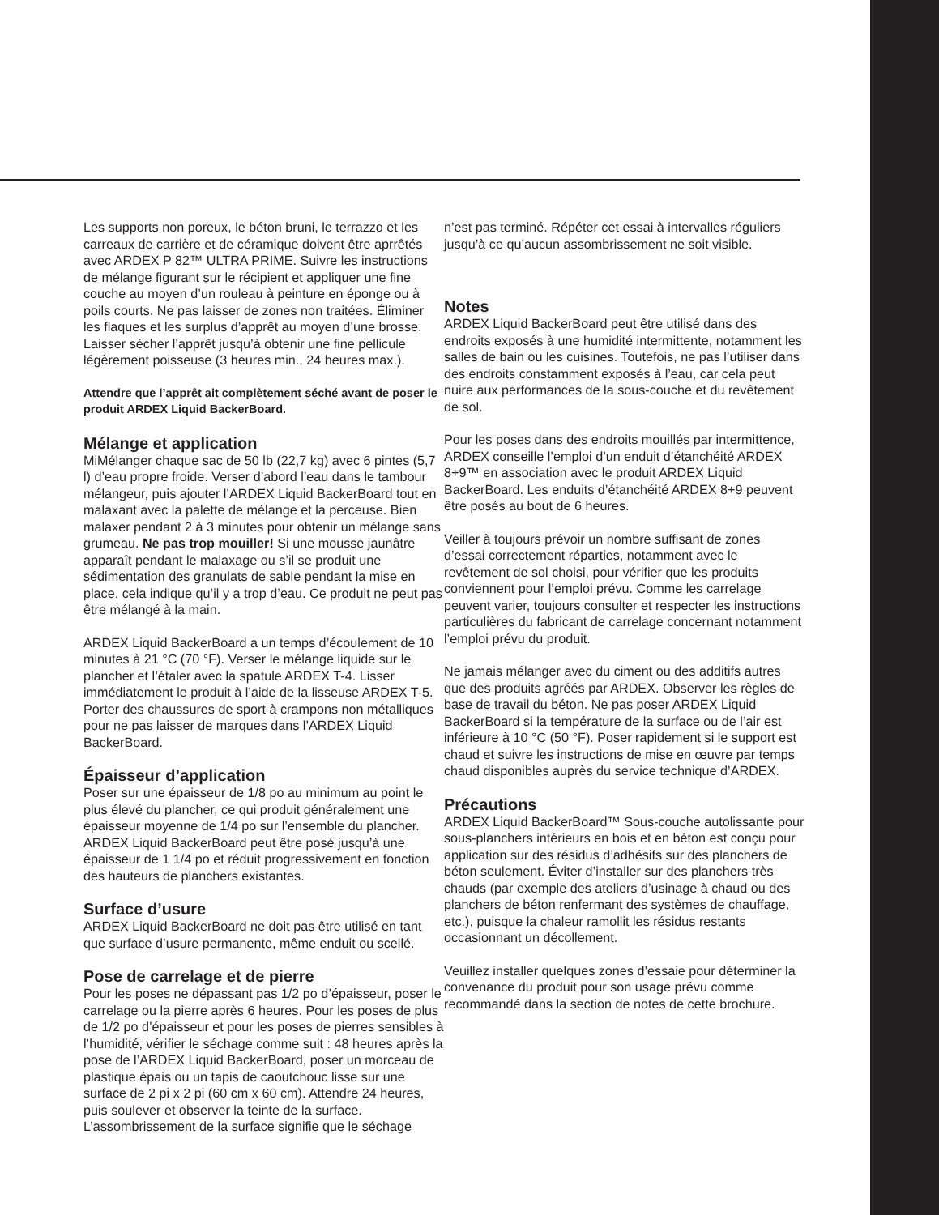Les supports non poreux, le béton bruni, le terrazzo et les carreaux de carrière et de céramique doivent être aprrêtés avec ARDEX P 82™ ULTRA PRIME. Suivre les instructions de mélange figurant sur le récipient et appliquer une fine couche au moyen d’un rouleau à peinture en éponge ou à poils courts. Ne pas laisser de zones non traitées. Éliminer les flaques et les surplus d’apprêt au moyen d’une brosse. Laisser sécher l’apprêt jusqu’à obtenir une fine pellicule légèrement poisseuse (3 heures min., 24 heures max.).
Attendre que l’apprêt ait complètement séché avant de poser le produit ARDEX Liquid BackerBoard.
Mélange et application
MiMélanger chaque sac de 50 lb (22,7 kg) avec 6 pintes (5,7 l) d’eau propre froide. Verser d’abord l’eau dans le tambour mélangeur, puis ajouter l’ARDEX Liquid BackerBoard tout en malaxant avec la palette de mélange et la perceuse. Bien malaxer pendant 2 à 3 minutes pour obtenir un mélange sans grumeau. Ne pas trop mouiller! Si une mousse jaunâtre apparaît pendant le malaxage ou s’il se produit une sédimentation des granulats de sable pendant la mise en place, cela indique qu’il y a trop d’eau. Ce produit ne peut pas être mélangé à la main.
ARDEX Liquid BackerBoard a un temps d’écoulement de 10 minutes à 21 °C (70 °F). Verser le mélange liquide sur le plancher et l’étaler avec la spatule ARDEX T-4. Lisser immédiatement le produit à l’aide de la lisseuse ARDEX T-5. Porter des chaussures de sport à crampons non métalliques pour ne pas laisser de marques dans l’ARDEX Liquid BackerBoard.
Épaisseur d’application
Poser sur une épaisseur de 1/8 po au minimum au point le plus élevé du plancher, ce qui produit généralement une épaisseur moyenne de 1/4 po sur l’ensemble du plancher. ARDEX Liquid BackerBoard peut être posé jusqu’à une épaisseur de 1 1/4 po et réduit progressivement en fonction des hauteurs de planchers existantes.
Surface d’usure
ARDEX Liquid BackerBoard ne doit pas être utilisé en tant que surface d’usure permanente, même enduit ou scellé.
Pose de carrelage et de pierre
Pour les poses ne dépassant pas 1/2 po d’épaisseur, poser le carrelage ou la pierre après 6 heures. Pour les poses de plus de 1/2 po d’épaisseur et pour les poses de pierres sensibles à l’humidité, vérifier le séchage comme suit : 48 heures après la pose de l’ARDEX Liquid BackerBoard, poser un morceau de plastique épais ou un tapis de caoutchouc lisse sur une surface de 2 pi x 2 pi (60 cm x 60 cm). Attendre 24 heures, puis soulever et observer la teinte de la surface. L’assombrissement de la surface signifie que le séchage
n’est pas terminé. Répéter cet essai à intervalles réguliers jusqu’à ce qu’aucun assombrissement ne soit visible.
Notes
ARDEX Liquid BackerBoard peut être utilisé dans des endroits exposés à une humidité intermittente, notamment les salles de bain ou les cuisines. Toutefois, ne pas l’utiliser dans des endroits constamment exposés à l’eau, car cela peut nuire aux performances de la sous-couche et du revêtement de sol.
Pour les poses dans des endroits mouillés par intermittence, ARDEX conseille l’emploi d’un enduit d’étanchéité ARDEX 8+9™ en association avec le produit ARDEX Liquid BackerBoard. Les enduits d’étanchéité ARDEX 8+9 peuvent être posés au bout de 6 heures.
Veiller à toujours prévoir un nombre suffisant de zones d’essai correctement réparties, notamment avec le revêtement de sol choisi, pour vérifier que les produits conviennent pour l’emploi prévu. Comme les carrelage peuvent varier, toujours consulter et respecter les instructions particulières du fabricant de carrelage concernant notamment l’emploi prévu du produit.
Ne jamais mélanger avec du ciment ou des additifs autres que des produits agréés par ARDEX. Observer les règles de base de travail du béton. Ne pas poser ARDEX Liquid BackerBoard si la température de la surface ou de l’air est inférieure à 10 °C (50 °F). Poser rapidement si le support est chaud et suivre les instructions de mise en œuvre par temps chaud disponibles auprès du service technique d’ARDEX.
Précautions
ARDEX Liquid BackerBoard™ Sous-couche autolissante pour sous-planchers intérieurs en bois et en béton est conçu pour application sur des résidus d’adhésifs sur des planchers de béton seulement. Éviter d’installer sur des planchers très chauds (par exemple des ateliers d’usinage à chaud ou des planchers de béton renfermant des systèmes de chauffage, etc.), puisque la chaleur ramollit les résidus restants occasionnant un décollement.
Veuillez installer quelques zones d’essaie pour déterminer la convenance du produit pour son usage prévu comme recommandé dans la section de notes de cette brochure.